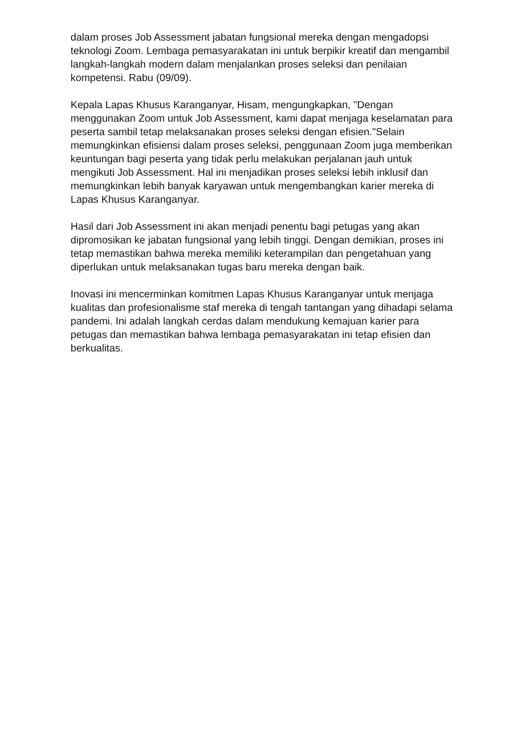dalam proses Job Assessment jabatan fungsional mereka dengan mengadopsi teknologi Zoom. Lembaga pemasyarakatan ini untuk berpikir kreatif dan mengambil langkah-langkah modern dalam menjalankan proses seleksi dan penilaian kompetensi. Rabu (09/09).
Kepala Lapas Khusus Karanganyar, Hisam, mengungkapkan, "Dengan menggunakan Zoom untuk Job Assessment, kami dapat menjaga keselamatan para peserta sambil tetap melaksanakan proses seleksi dengan efisien."Selain memungkinkan efisiensi dalam proses seleksi, penggunaan Zoom juga memberikan keuntungan bagi peserta yang tidak perlu melakukan perjalanan jauh untuk mengikuti Job Assessment. Hal ini menjadikan proses seleksi lebih inklusif dan memungkinkan lebih banyak karyawan untuk mengembangkan karier mereka di Lapas Khusus Karanganyar.
Hasil dari Job Assessment ini akan menjadi penentu bagi petugas yang akan dipromosikan ke jabatan fungsional yang lebih tinggi. Dengan demikian, proses ini tetap memastikan bahwa mereka memiliki keterampilan dan pengetahuan yang diperlukan untuk melaksanakan tugas baru mereka dengan baik.
Inovasi ini mencerminkan komitmen Lapas Khusus Karanganyar untuk menjaga kualitas dan profesionalisme staf mereka di tengah tantangan yang dihadapi selama pandemi. Ini adalah langkah cerdas dalam mendukung kemajuan karier para petugas dan memastikan bahwa lembaga pemasyarakatan ini tetap efisien dan berkualitas.